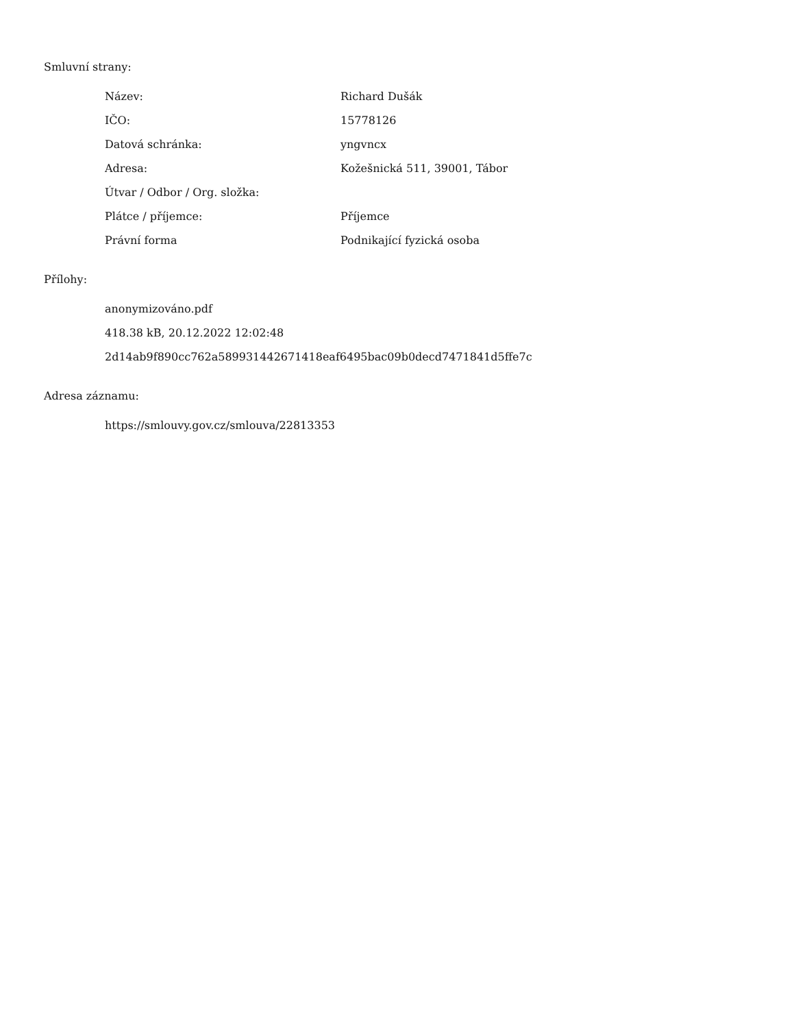Smluvní strany:
| Název: | Richard Dušák |
| IČO: | 15778126 |
| Datová schránka: | yngvncx |
| Adresa: | Kožešnická 511, 39001, Tábor |
| Útvar / Odbor / Org. složka: | |
| Plátce / příjemce: | Příjemce |
| Právní forma | Podnikající fyzická osoba |
Přílohy:
anonymizováno.pdf
418.38 kB, 20.12.2022 12:02:48
2d14ab9f890cc762a589931442671418eaf6495bac09b0decd7471841d5ffe7c
Adresa záznamu:
https://smlouvy.gov.cz/smlouva/22813353